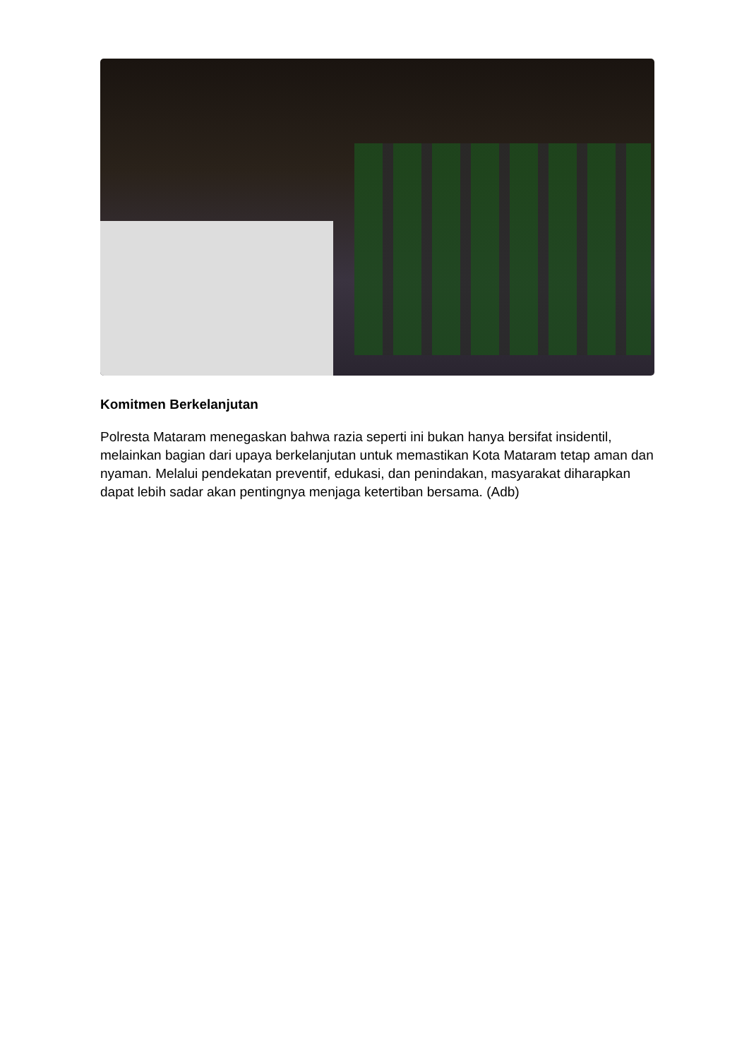Komitmen Berkelanjutan
Polresta Mataram menegaskan bahwa razia seperti ini bukan hanya bersifat insidentil, melainkan bagian dari upaya berkelanjutan untuk memastikan Kota Mataram tetap aman dan nyaman. Melalui pendekatan preventif, edukasi, dan penindakan, masyarakat diharapkan dapat lebih sadar akan pentingnya menjaga ketertiban bersama. (Adb)